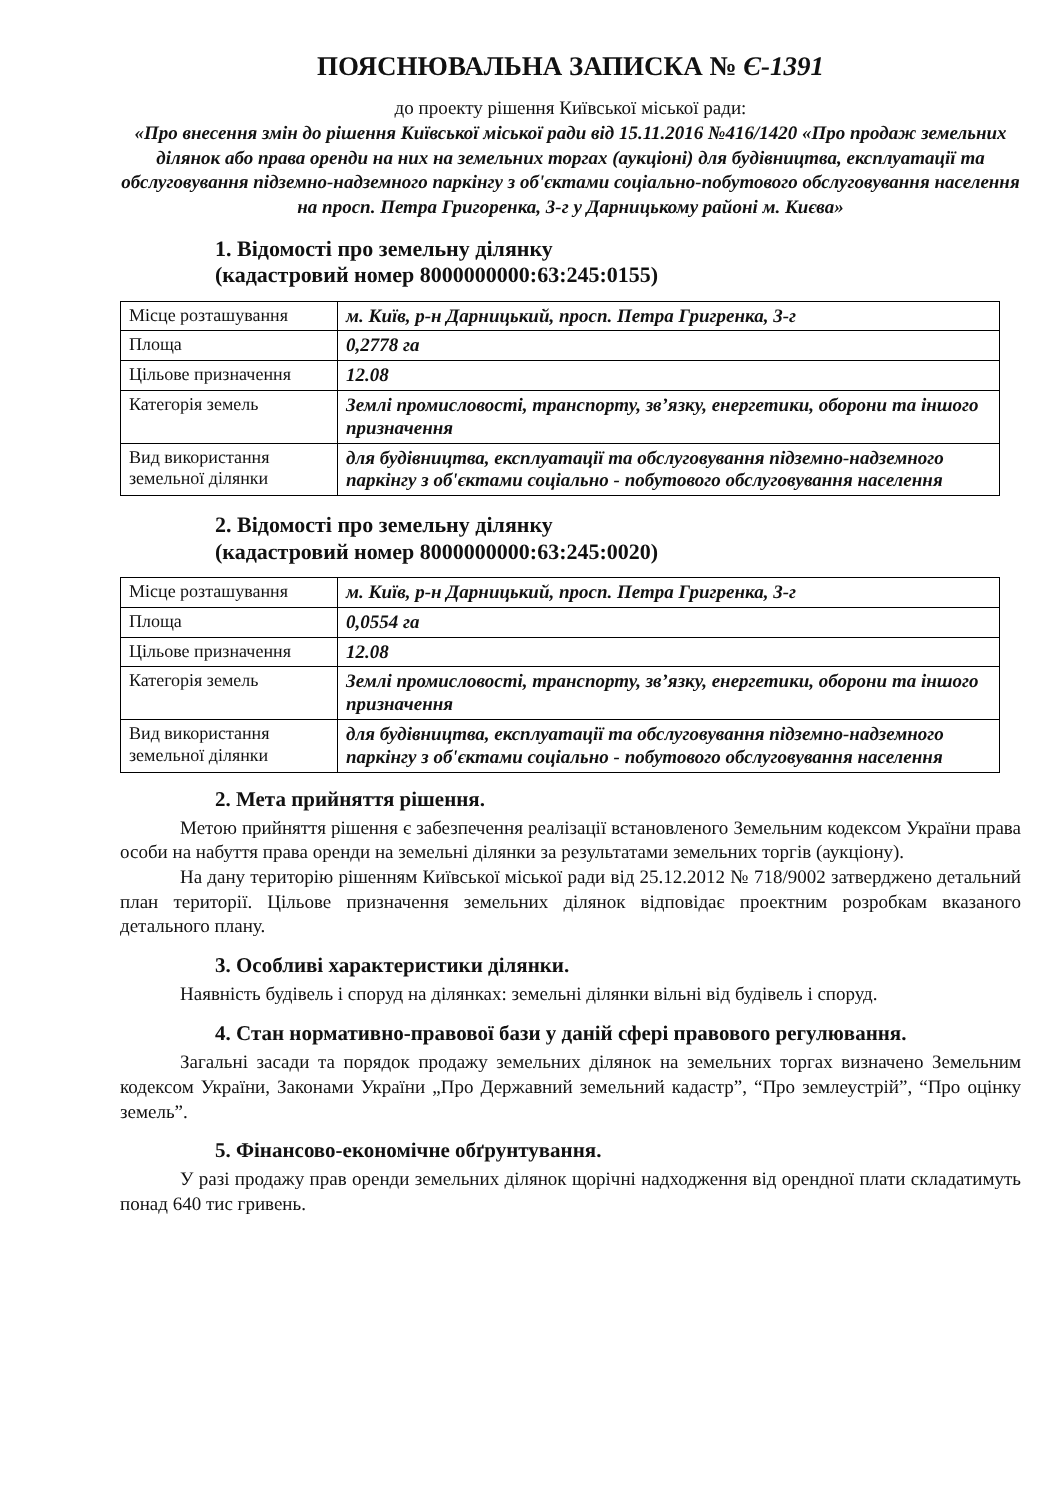ПОЯСНЮВАЛЬНА ЗАПИСКА № Є-1391
до проекту рішення Київської міської ради:
«Про внесення змін до рішення Київської міської ради від 15.11.2016 №416/1420 «Про продаж земельних ділянок або права оренди на них на земельних торгах (аукціоні) для будівництва, експлуатації та обслуговування підземно-надземного паркінгу з об'єктами соціально-побутового обслуговування населення на просп. Петра Григоренка, 3-г у Дарницькому районі м. Києва»
1. Відомості про земельну ділянку
(кадастровий номер 8000000000:63:245:0155)
| Місце розташування | м. Київ, р-н Дарницький, просп. Петра Григренка, 3-г |
| Площа | 0,2778 га |
| Цільове призначення | 12.08 |
| Категорія земель | Землі промисловості, транспорту, зв’язку, енергетики, оборони та іншого призначення |
| Вид використання земельної ділянки | для будівництва, експлуатації та обслуговування підземно-надземного паркінгу з об'єктами соціально - побутового обслуговування населення |
2. Відомості про земельну ділянку
(кадастровий номер 8000000000:63:245:0020)
| Місце розташування | м. Київ, р-н Дарницький, просп. Петра Григренка, 3-г |
| Площа | 0,0554 га |
| Цільове призначення | 12.08 |
| Категорія земель | Землі промисловості, транспорту, зв’язку, енергетики, оборони та іншого призначення |
| Вид використання земельної ділянки | для будівництва, експлуатації та обслуговування підземно-надземного паркінгу з об'єктами соціально - побутового обслуговування населення |
2. Мета прийняття рішення.
Метою прийняття рішення є забезпечення реалізації встановленого Земельним кодексом України права особи на набуття права оренди на земельні ділянки за результатами земельних торгів (аукціону).
На дану територію рішенням Київської міської ради від 25.12.2012 № 718/9002 затверджено детальний план території. Цільове призначення земельних ділянок відповідає проектним розробкам вказаного детального плану.
3. Особливі характеристики ділянки.
Наявність будівель і споруд на ділянках: земельні ділянки вільні від будівель і споруд.
4. Стан нормативно-правової бази у даній сфері правового регулювання.
Загальні засади та порядок продажу земельних ділянок на земельних торгах визначено Земельним кодексом України, Законами України „Про Державний земельний кадастр”, “Про землеустрій”, “Про оцінку земель”.
5. Фінансово-економічне обґрунтування.
У разі продажу прав оренди земельних ділянок щорічні надходження від орендної плати складатимуть понад 640 тис гривень.